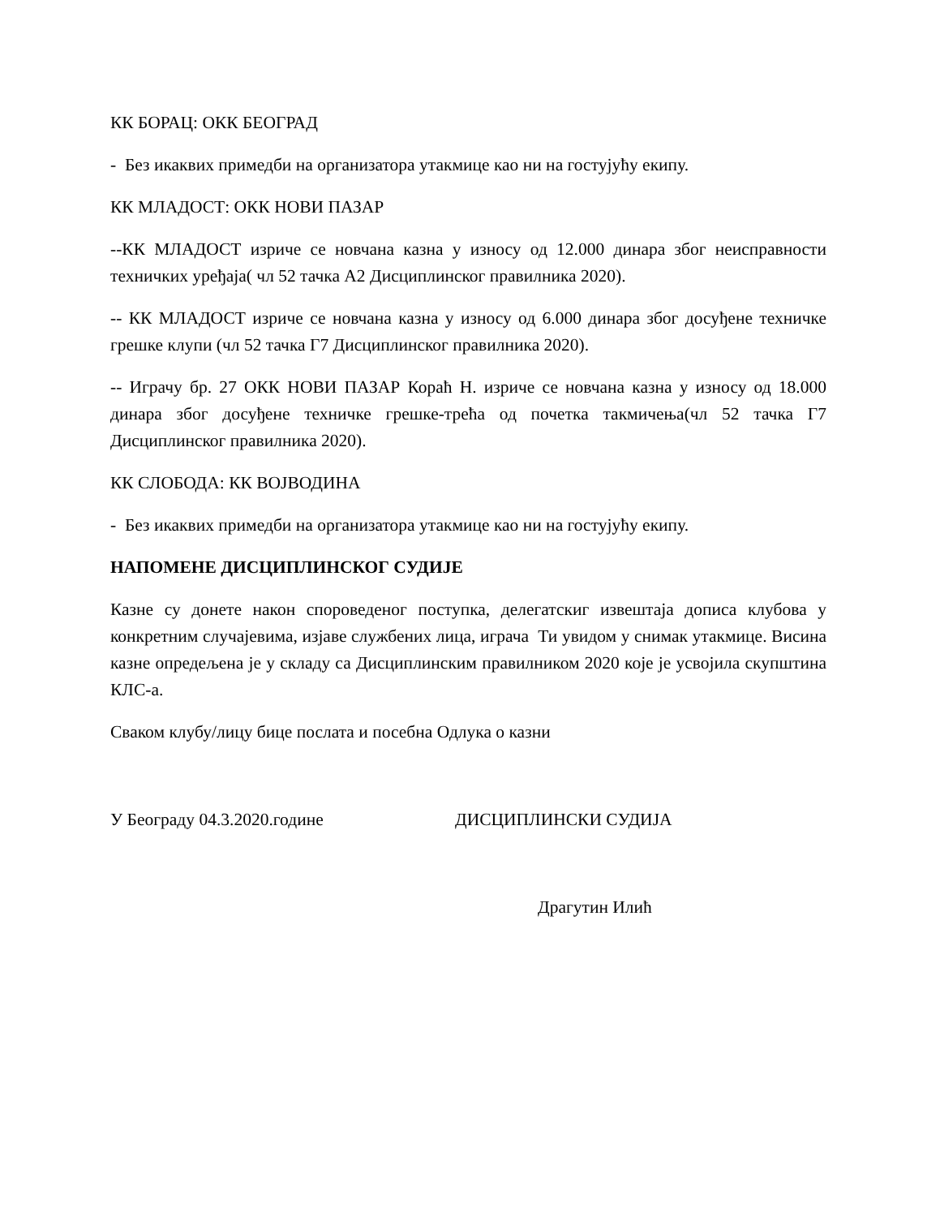КК БОРАЦ: ОКК БЕОГРАД
- Без икаквих примедби на организатора утакмице као ни на гостујућу екипу.
КК МЛАДОСТ: ОКК НОВИ ПАЗАР
--КК МЛАДОСТ изриче се новчана казна у износу од 12.000 динара због неисправности техничких уређаја( чл 52 тачка А2 Дисциплинског правилника 2020).
-- КК МЛАДОСТ изриче се новчана казна у износу од 6.000 динара због досуђене техничке грешке клупи (чл 52 тачка Г7 Дисциплинског правилника 2020).
-- Играчу бр. 27 ОКК НОВИ ПАЗАР Кораћ Н. изриче се новчана казна у износу од 18.000 динара због досуђене техничке грешке-трећа од почетка такмичења(чл 52 тачка Г7 Дисциплинског правилника 2020).
КК СЛОБОДА: КК ВОЈВОДИНА
- Без икаквих примедби на организатора утакмице као ни на гостујућу екипу.
НАПОМЕНЕ ДИСЦИПЛИНСКОГ СУДИЈЕ
Казне су донете након спороведеног поступка, делегатскиг извештаја дописа клубова у конкретним случајевима, изјаве службених лица, играча Ти увидом у снимак утакмице. Висина казне опредељена је у складу са Дисциплинским правилником 2020 које је усвојила скупштина КЛС-а.
Сваком клубу/лицу бице послата и посебна Одлука о казни
У Београду 04.3.2020.године ДИСЦИПЛИНСКИ СУДИЈА
Драгутин Илић